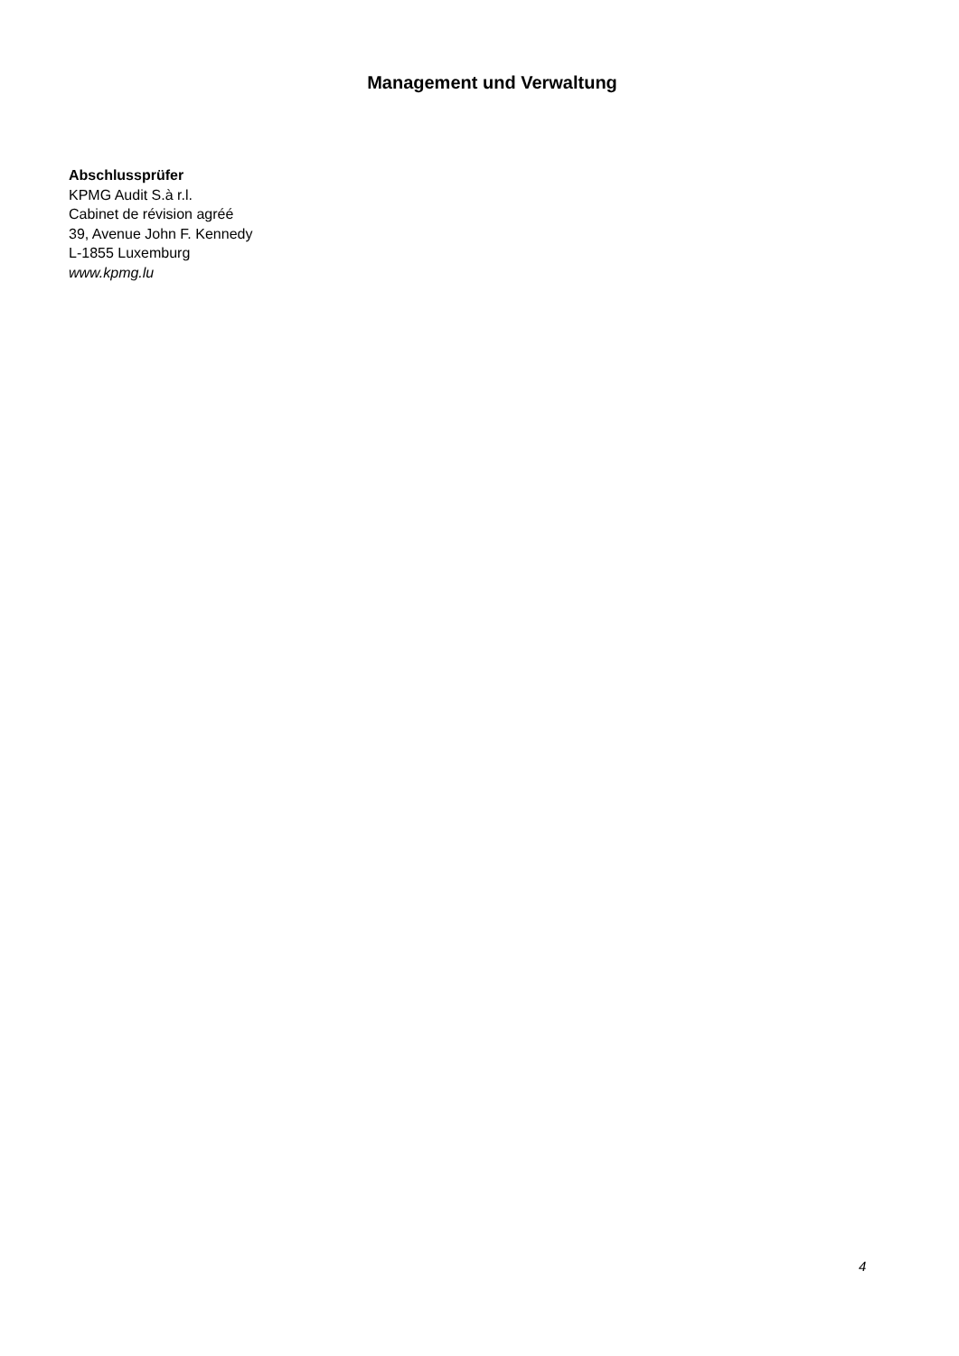Management und Verwaltung
Abschlussprüfer
KPMG Audit S.à r.l.
Cabinet de révision agréé
39, Avenue John F. Kennedy
L-1855 Luxemburg
www.kpmg.lu
4